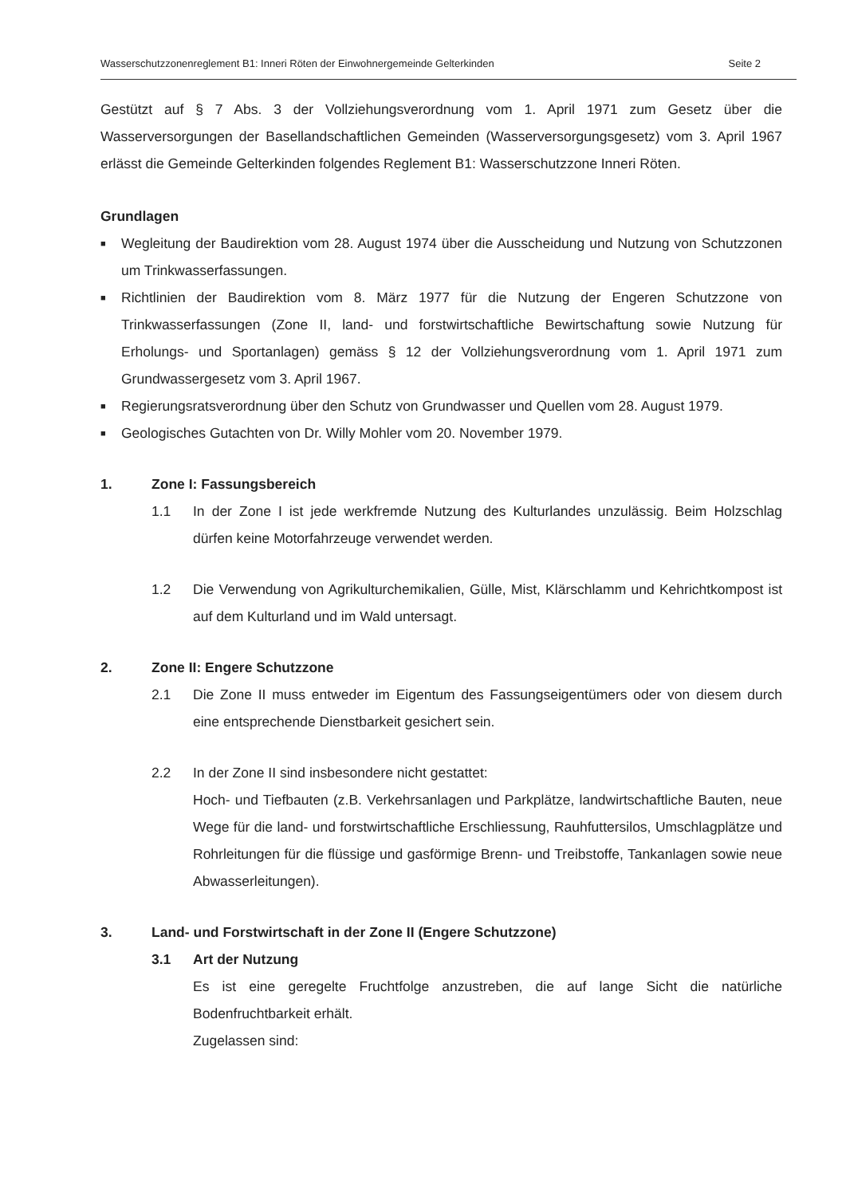Wasserschutzzonenreglement B1: Inneri Röten der Einwohnergemeinde Gelterkinden Seite 2
Gestützt auf § 7 Abs. 3 der Vollziehungsverordnung vom 1. April 1971 zum Gesetz über die Wasserversorgungen der Basellandschaftlichen Gemeinden (Wasserversorgungsgesetz) vom 3. April 1967 erlässt die Gemeinde Gelterkinden folgendes Reglement B1: Wasserschutzzone Inneri Röten.
Grundlagen
■ Wegleitung der Baudirektion vom 28. August 1974 über die Ausscheidung und Nutzung von Schutzzonen um Trinkwasserfassungen.
■ Richtlinien der Baudirektion vom 8. März 1977 für die Nutzung der Engeren Schutzzone von Trinkwasserfassungen (Zone II, land- und forstwirtschaftliche Bewirtschaftung sowie Nutzung für Erholungs- und Sportanlagen) gemäss § 12 der Vollziehungsverordnung vom 1. April 1971 zum Grundwassergesetz vom 3. April 1967.
■ Regierungsratsverordnung über den Schutz von Grundwasser und Quellen vom 28. August 1979.
■ Geologisches Gutachten von Dr. Willy Mohler vom 20. November 1979.
1. Zone I: Fassungsbereich
1.1 In der Zone I ist jede werkfremde Nutzung des Kulturlandes unzulässig. Beim Holzschlag dürfen keine Motorfahrzeuge verwendet werden.
1.2 Die Verwendung von Agrikulturchemikalien, Gülle, Mist, Klärschlamm und Kehrichtkompost ist auf dem Kulturland und im Wald untersagt.
2. Zone II: Engere Schutzzone
2.1 Die Zone II muss entweder im Eigentum des Fassungseigentümers oder von diesem durch eine entsprechende Dienstbarkeit gesichert sein.
2.2 In der Zone II sind insbesondere nicht gestattet:
Hoch- und Tiefbauten (z.B. Verkehrsanlagen und Parkplätze, landwirtschaftliche Bauten, neue Wege für die land- und forstwirtschaftliche Erschliessung, Rauhfuttersilos, Umschlagplätze und Rohrleitungen für die flüssige und gasförmige Brenn- und Treibstoffe, Tankanlagen sowie neue Abwasserleitungen).
3. Land- und Forstwirtschaft in der Zone II (Engere Schutzzone)
3.1 Art der Nutzung
Es ist eine geregelte Fruchtfolge anzustreben, die auf lange Sicht die natürliche Bodenfruchtbarkeit erhält.
Zugelassen sind: